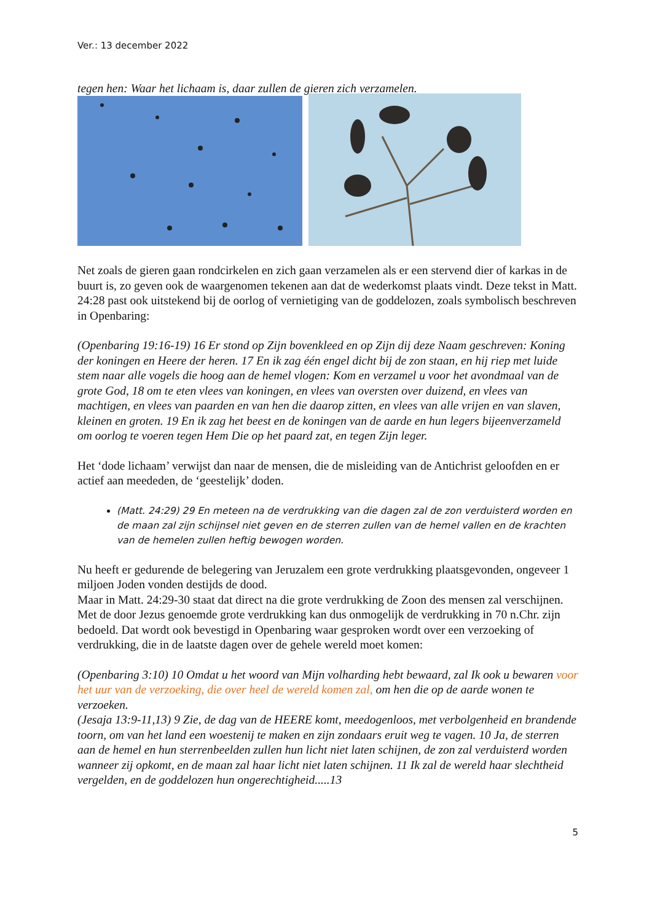Ver.: 13 december 2022
tegen hen: Waar het lichaam is, daar zullen de gieren zich verzamelen.
Net zoals de gieren gaan rondcirkelen en zich gaan verzamelen als er een stervend dier of karkas in de buurt is, zo geven ook de waargenomen tekenen aan dat de wederkomst plaats vindt. Deze tekst in Matt. 24:28 past ook uitstekend bij de oorlog of vernietiging van de goddelozen, zoals symbolisch beschreven in Openbaring:
(Openbaring 19:16-19) 16 Er stond op Zijn bovenkleed en op Zijn dij deze Naam geschreven: Koning der koningen en Heere der heren. 17 En ik zag één engel dicht bij de zon staan, en hij riep met luide stem naar alle vogels die hoog aan de hemel vlogen: Kom en verzamel u voor het avondmaal van de grote God, 18 om te eten vlees van koningen, en vlees van oversten over duizend, en vlees van machtigen, en vlees van paarden en van hen die daarop zitten, en vlees van alle vrijen en van slaven, kleinen en groten. 19 En ik zag het beest en de koningen van de aarde en hun legers bijeenverzameld om oorlog te voeren tegen Hem Die op het paard zat, en tegen Zijn leger.
Het ‘dode lichaam’ verwijst dan naar de mensen, die de misleiding van de Antichrist geloofden en er actief aan meededen, de ‘geestelijk’ doden.
(Matt. 24:29) 29 En meteen na de verdrukking van die dagen zal de zon verduisterd worden en de maan zal zijn schijnsel niet geven en de sterren zullen van de hemel vallen en de krachten van de hemelen zullen heftig bewogen worden.
Nu heeft er gedurende de belegering van Jeruzalem een grote verdrukking plaatsgevonden, ongeveer 1 miljoen Joden vonden destijds de dood.
Maar in Matt. 24:29-30 staat dat direct na die grote verdrukking de Zoon des mensen zal verschijnen. Met de door Jezus genoemde grote verdrukking kan dus onmogelijk de verdrukking in 70 n.Chr. zijn bedoeld. Dat wordt ook bevestigd in Openbaring waar gesproken wordt over een verzoeking of verdrukking, die in de laatste dagen over de gehele wereld moet komen:
(Openbaring 3:10) 10 Omdat u het woord van Mijn volharding hebt bewaard, zal Ik ook u bewaren voor het uur van de verzoeking, die over heel de wereld komen zal, om hen die op de aarde wonen te verzoeken.
(Jesaja 13:9-11,13) 9 Zie, de dag van de HEERE komt, meedogenloos, met verbolgenheid en brandende toorn, om van het land een woestenij te maken en zijn zondaars eruit weg te vagen. 10 Ja, de sterren aan de hemel en hun sterrenbeelden zullen hun licht niet laten schijnen, de zon zal verduisterd worden wanneer zij opkomt, en de maan zal haar licht niet laten schijnen. 11 Ik zal de wereld haar slechtheid vergelden, en de goddelozen hun ongerechtigheid.....13
5